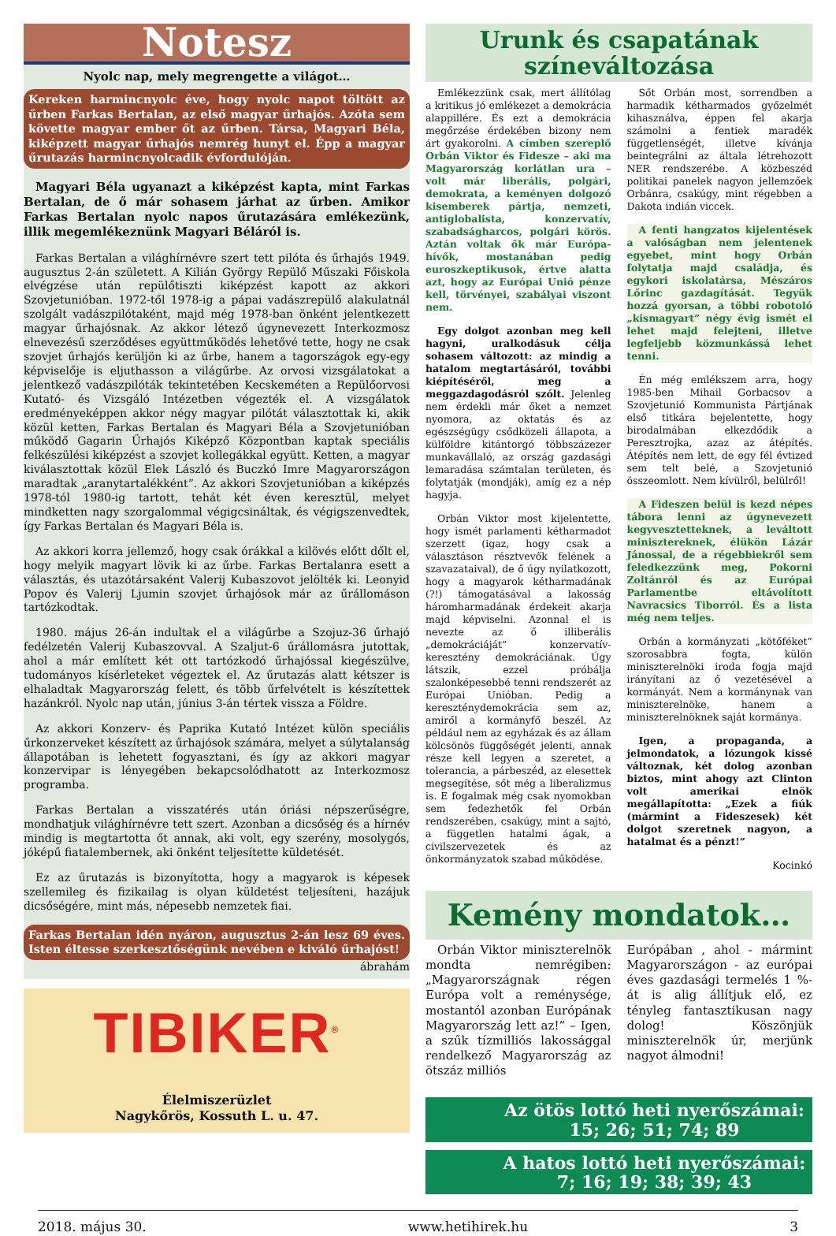Notesz
Nyolc nap, mely megrengette a világot…
Kereken harmincnyolc éve, hogy nyolc napot töltött az űrben Farkas Bertalan, az első magyar űrhajós. Azóta sem követte magyar ember őt az űrben. Társa, Magyari Béla, kiképzett magyar űrhajós nemrég hunyt el. Épp a magyar űrutazás harmincnyolcadik évfordulóján.
Magyari Béla ugyanazt a kiképzést kapta, mint Farkas Bertalan, de ő már sohasem járhat az űrben. Amikor Farkas Bertalan nyolc napos űrutazására emlékezünk, illik megemlékeznünk Magyari Béláról is.
Farkas Bertalan a világhírnévre szert tett pilóta és űrhajós 1949. augusztus 2-án született. A Kilián György Repülő Műszaki Főiskola elvégzése után repülőtiszti kiképzést kapott az akkori Szovjetunióban. 1972-től 1978-ig a pápai vadászrepülő alakulatnál szolgált vadászpilótaként, majd még 1978-ban önként jelentkezett magyar űrhajósnak. Az akkor létező úgynevezett Interkozmosz elnevezésű szerződéses együttműködés lehetővé tette, hogy ne csak szovjet űrhajós kerüljön ki az űrbe, hanem a tagországok egy-egy képviselője is eljuthasson a világűrbe. Az orvosi vizsgálatokat a jelentkező vadászpilóták tekintetében Kecskeméten a Repülőorvosi Kutató- és Vizsgáló Intézetben végezték el. A vizsgálatok eredményeképpen akkor négy magyar pilótát választottak ki, akik közül ketten, Farkas Bertalan és Magyari Béla a Szovjetunióban működő Gagarin Űrhajós Kiképző Központban kaptak speciális felkészülési kiképzést a szovjet kollegákkal együtt. Ketten, a magyar kiválasztottak közül Elek László és Buczkó Imre Magyarországon maradtak „aranytartalékként”. Az akkori Szovjetunióban a kiképzés 1978-tól 1980-ig tartott, tehát két éven keresztül, melyet mindketten nagy szorgalommal végigcsináltak, és végigszenvedtek, így Farkas Bertalan és Magyari Béla is.
Az akkori korra jellemző, hogy csak órákkal a kilövés előtt dőlt el, hogy melyik magyart lövik ki az űrbe. Farkas Bertalanra esett a választás, és utazótársaként Valerij Kubaszovot jelölték ki. Leonyid Popov és Valerij Ljumin szovjet űrhajósok már az űrállomáson tartózkodtak.
1980. május 26-án indultak el a világűrbe a Szojuz-36 űrhajó fedélzetén Valerij Kubaszovval. A Szaljut-6 űrállomásra jutottak, ahol a már említett két ott tartózkodó űrhajóssal kiegészülve, tudományos kísérleteket végeztek el. Az űrutazás alatt kétszer is elhaladtak Magyarország felett, és több űrfelvételt is készítettek hazánkról. Nyolc nap után, június 3-án tértek vissza a Földre.
Az akkori Konzerv- és Paprika Kutató Intézet külön speciális űrkonzerveket készített az űrhajósok számára, melyet a súlytalanság állapotában is lehetett fogyasztani, és így az akkori magyar konzervipar is lényegében bekapcsolódhatott az Interkozmosz programba.
Farkas Bertalan a visszatérés után óriási népszerűségre, mondhatjuk világhírnévre tett szert. Azonban a dicsőség és a hírnév mindig is megtartotta őt annak, aki volt, egy szerény, mosolygós, jóképű fiatalembernek, aki önként teljesítette küldetését.
Ez az űrutazás is bizonyította, hogy a magyarok is képesek szellemileg és fizikailag is olyan küldetést teljesíteni, hazájuk dicsőségére, mint más, népesebb nemzetek fiai.
Farkas Bertalan idén nyáron, augusztus 2-án lesz 69 éves. Isten éltesse szerkesztőségünk nevében e kiváló űrhajóst!
ábrahám
TIBIKER<sup>®</sup>
Élelmiszerüzlet
Nagykőrös, Kossuth L. u. 47.
Urunk és csapatának
színeváltozása
Emlékezzünk csak, mert állítólag a kritikus jó emlékezet a demokrácia alappillére. És ezt a demokrácia megőrzése érdekében bizony nem árt gyakorolni. A címben szereplő Orbán Viktor és Fidesze – aki ma Magyarország korlátlan ura – volt már liberális, polgári, demokrata, a keményen dolgozó kisemberek pártja, nemzeti, antiglobalista, konzervatív, szabadságharcos, polgári körös. Aztán voltak ők már Európa-hívők, mostanában pedig euroszkeptikusok, értve alatta azt, hogy az Európai Unió pénze kell, törvényei, szabályai viszont nem.
Egy dolgot azonban meg kell hagyni, uralkodásuk célja sohasem változott: az mindig a hatalom megtartásáról, további kiépítéséről, meg a meggazdagodásról szólt. Jelenleg nem érdekli már őket a nemzet nyomora, az oktatás és az egészségügy csődközeli állapota, a külföldre kitántorgó többszázezer munkavállaló, az ország gazdasági lemaradása számtalan területen, és folytatják (mondják), amíg ez a nép hagyja.
Orbán Viktor most kijelentette, hogy ismét parlamenti kétharmadot szerzett (igaz, hogy csak a választáson résztvevők felének a szavazataival), de ő úgy nyilatkozott, hogy a magyarok kétharmadának (?!) támogatásával a lakosság háromharmadának érdekeit akarja majd képviselni. Azonnal el is nevezte az ő illiberális „demokráciáját” konzervatív-keresztény demokráciának. Úgy látszik, ezzel próbálja szalonképesebbé tenni rendszerét az Európai Unióban. Pedig a kereszténydemokrácia sem az, amiről a kormányfő beszél. Az például nem az egyházak és az állam kölcsönös függőségét jelenti, annak része kell legyen a szeretet, a tolerancia, a párbeszéd, az elesettek megsegítése, sőt még a liberalizmus is. E fogalmak még csak nyomokban sem fedezhetők fel Orbán rendszerében, csakúgy, mint a sajtó, a független hatalmi ágak, a civilszervezetek és az önkormányzatok szabad működése.
Sőt Orbán most, sorrendben a harmadik kétharmados győzelmét kihasználva, éppen fel akarja számolni a fentiek maradék függetlenségét, illetve kívánja beintegrálni az általa létrehozott NER rendszerébe. A közbeszéd politikai panelek nagyon jellemzőek Orbánra, csakúgy, mint régebben a Dakota indián viccek.
A fenti hangzatos kijelentések a valóságban nem jelentenek egyebet, mint hogy Orbán folytatja majd családja, és egykori iskolatársa, Mészáros Lőrinc gazdagítását. Tegyük hozzá gyorsan, a többi robotoló „kismagyart” négy évig ismét el lehet majd felejteni, illetve legfeljebb közmunkássá lehet tenni.
Én még emlékszem arra, hogy 1985-ben Mihail Gorbacsov a Szovjetunió Kommunista Pártjának első titkára bejelentette, hogy birodalmában elkezdődik a Peresztrojka, azaz az átépítés. Átépítés nem lett, de egy fél évtized sem telt belé, a Szovjetunió összeomlott. Nem kívülről, belülről!
A Fideszen belül is kezd népes tábora lenni az úgynevezett kegyvesztetteknek, a leváltott minisztereknek, élükön Lázár Jánossal, de a régebbiekről sem feledkezzünk meg, Pokorni Zoltánról és az Európai Parlamentbe eltávolított Navracsics Tiborról. És a lista még nem teljes.
Orbán a kormányzati „kötőféket” szorosabbra fogta, külön miniszterelnöki iroda fogja majd irányítani az ő vezetésével a kormányát. Nem a kormánynak van miniszterelnöke, hanem a miniszterelnöknek saját kormánya.
Igen, a propaganda, a jelmondatok, a lózungok kissé változnak, két dolog azonban biztos, mint ahogy azt Clinton volt amerikai elnök megállapította: „Ezek a fiúk (mármint a Fideszesek) két dolgot szeretnek nagyon, a hatalmat és a pénzt!”
Kocinkó
Kemény mondatok…
Orbán Viktor miniszterelnök mondta nemrégiben: „Magyarországnak régen Európa volt a reménysége, mostantól azonban Európának Magyarország lett az!” – Igen, a szűk tízmilliós lakossággal rendelkező Magyarország az ötszáz milliós
Európában , ahol - mármint Magyarországon - az európai éves gazdasági termelés 1 %-át is alig állítjuk elő, ez tényleg fantasztikusan nagy dolog! Köszönjük miniszterelnök úr, merjünk nagyot álmodni!
Az ötös lottó heti nyerőszámai:
15; 26; 51; 74; 89
A hatos lottó heti nyerőszámai:
7; 16; 19; 38; 39; 43
2018. május 30. www.hetihirek.hu 3